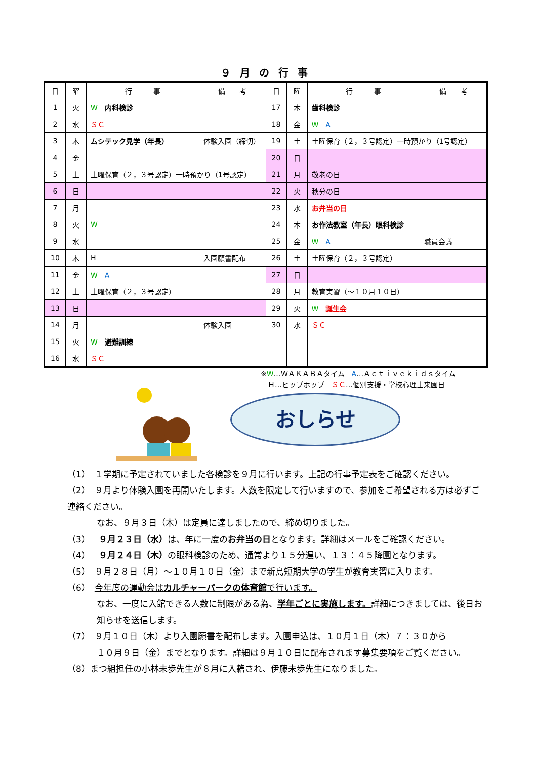９月の行事
| 日 | 曜 | 行 事 | 備 考 | 日 | 曜 | 行 事 | 備 考 |
| --- | --- | --- | --- | --- | --- | --- | --- |
| 1 | 火 | W 内科検診 | | 17 | 木 | 歯科検診 | |
| 2 | 水 | ＳＣ | | 18 | 金 | W A | |
| 3 | 木 | ムシテック見学（年長） | 体験入園（締切） | 19 | 土 | 土曜保育（２，３号認定）一時預かり（1号認定） | |
| 4 | 金 | | | 20 | 日 | | |
| 5 | 土 | 土曜保育（２，３号認定）一時預かり（1号認定） | | 21 | 月 | 敬老の日 | |
| 6 | 日 | | | 22 | 火 | 秋分の日 | |
| 7 | 月 | | | 23 | 水 | お弁当の日 | |
| 8 | 火 | W | | 24 | 木 | お作法教室（年長）眼科検診 | |
| 9 | 水 | | | 25 | 金 | W A | 職員会議 |
| 10 | 木 | H | 入園願書配布 | 26 | 土 | 土曜保育（２，３号認定） | |
| 11 | 金 | W A | | 27 | 日 | | |
| 12 | 土 | 土曜保育（２，３号認定） | | 28 | 月 | 教育実習（～１０月１０日） | |
| 13 | 日 | | | 29 | 火 | W 誕生会 | |
| 14 | 月 | | 体験入園 | 30 | 水 | ＳＣ | |
| 15 | 火 | W 避難訓練 | | | | | |
| 16 | 水 | ＳＣ | | | | | |
※W…ＷＡＫＡＢＡタイム　A…Ａｃｔｉｖｅｋｉｄｓタイム
　Ｈ…ヒップホップ　ＳＣ…個別支援・学校心理士来園日
おしらせ
（1）　１学期に予定されていました各検診を９月に行います。上記の行事予定表をご確認ください。
（2）　９月より体験入園を再開いたします。人数を限定して行いますので、参加をご希望される方は必ずご連絡ください。
なお、９月３日（木）は定員に達しましたので、締め切りました。
（3）　９月２３日（水）は、年に一度のお弁当の日となります。詳細はメールをご確認ください。
（4）　９月２４日（木）の眼科検診のため、通常より１５分遅い、１３：４５降園となります。
（5）　９月２８日（月）～１０月１０日（金）まで新島短期大学の学生が教育実習に入ります。
（6）　今年度の運動会はカルチャーパークの体育館で行います。
なお、一度に入館できる人数に制限がある為、学年ごとに実施します。詳細につきましては、後日お知らせを送信します。
（7）　９月１０日（木）より入園願書を配布します。入園申込は、１０月１日（木）７：３０から
１０月９日（金）までとなります。詳細は９月１０日に配布されます募集要項をご覧ください。
（8）まつ組担任の小林未歩先生が８月に入籍され、伊藤未歩先生になりました。